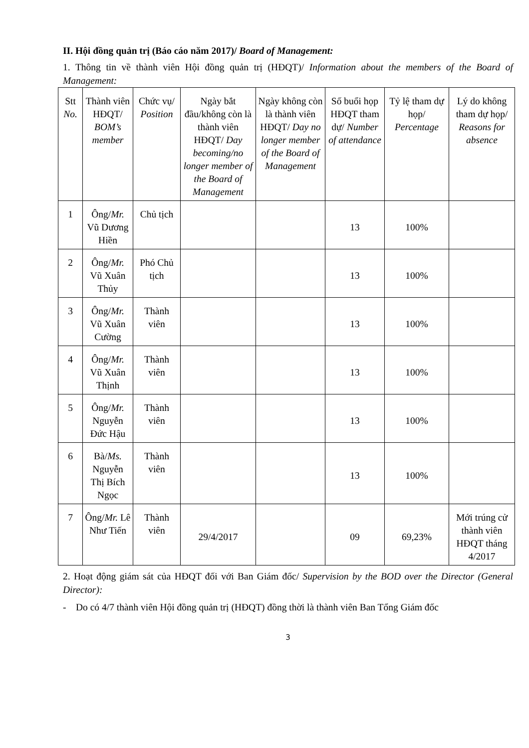II. Hội đồng quản trị (Báo cáo năm 2017)/ Board of Management:
1. Thông tin về thành viên Hội đồng quản trị (HĐQT)/ Information about the members of the Board of Management:
| Stt No. | Thành viên HĐQT/ BOM’s member | Chức vụ/ Position | Ngày bắt đầu/không còn là thành viên HĐQT/ Day becoming/no longer member of the Board of Management | Ngày không còn là thành viên HĐQT/ Day no longer member of the Board of Management | Số buổi họp HĐQT tham dự/ Number of attendance | Tỷ lệ tham dự họp/ Percentage | Lý do không tham dự họp/ Reasons for absence |
| --- | --- | --- | --- | --- | --- | --- | --- |
| 1 | Ông/ Mr. Vũ Dương Hiền | Chủ tịch | | | 13 | 100% | |
| 2 | Ông/ Mr. Vũ Xuân Thủy | Phó Chủ tịch | | | 13 | 100% | |
| 3 | Ông/ Mr. Vũ Xuân Cường | Thành viên | | | 13 | 100% | |
| 4 | Ông/ Mr. Vũ Xuân Thịnh | Thành viên | | | 13 | 100% | |
| 5 | Ông/ Mr. Nguyễn Đức Hậu | Thành viên | | | 13 | 100% | |
| 6 | Bà/ Ms. Nguyễn Thị Bích Ngọc | Thành viên | | | 13 | 100% | |
| 7 | Ông/ Mr. Lê Như Tiến | Thành viên | 29/4/2017 | | 09 | 69,23% | Mới trúng cử thành viên HĐQT tháng 4/2017 |
2. Hoạt động giám sát của HĐQT đối với Ban Giám đốc/ Supervision by the BOD over the Director (General Director):
- Do có 4/7 thành viên Hội đồng quản trị (HĐQT) đồng thời là thành viên Ban Tổng Giám đốc
3